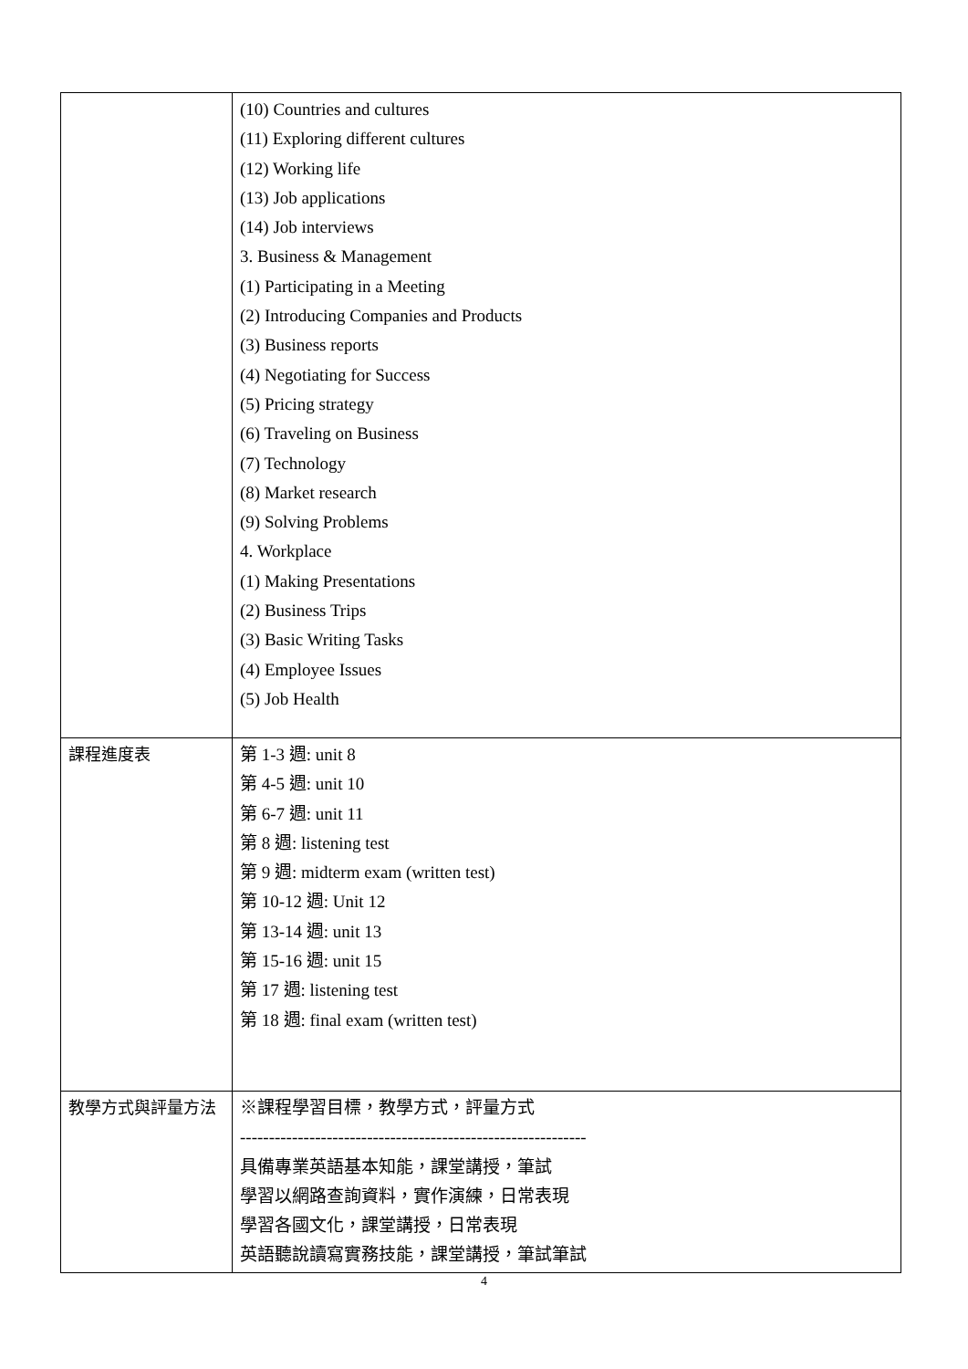| | (10) Countries and cultures (11) Exploring different cultures (12) Working life (13) Job applications (14) Job interviews 3. Business & Management (1) Participating in a Meeting (2) Introducing Companies and Products (3) Business reports (4) Negotiating for Success (5) Pricing strategy (6) Traveling on Business (7) Technology (8) Market research (9) Solving Problems 4. Workplace (1) Making Presentations (2) Business Trips (3) Basic Writing Tasks (4) Employee Issues (5) Job Health |
| 課程進度表 | 第 1-3 週: unit 8 第 4-5 週: unit 10 第 6-7 週: unit 11 第 8 週: listening test 第 9 週: midterm exam (written test) 第 10-12 週: Unit 12 第 13-14 週: unit 13 第 15-16 週: unit 15 第 17 週: listening test 第 18 週: final exam (written test) |
| 教學方式與評量方法 | ※課程學習目標，教學方式，評量方式 ------------------------------------------------------------ 具備專業英語基本知能，課堂講授，筆試 學習以網路查詢資料，實作演練，日常表現 學習各國文化，課堂講授，日常表現 英語聽說讀寫實務技能，課堂講授，筆試筆試 |
4